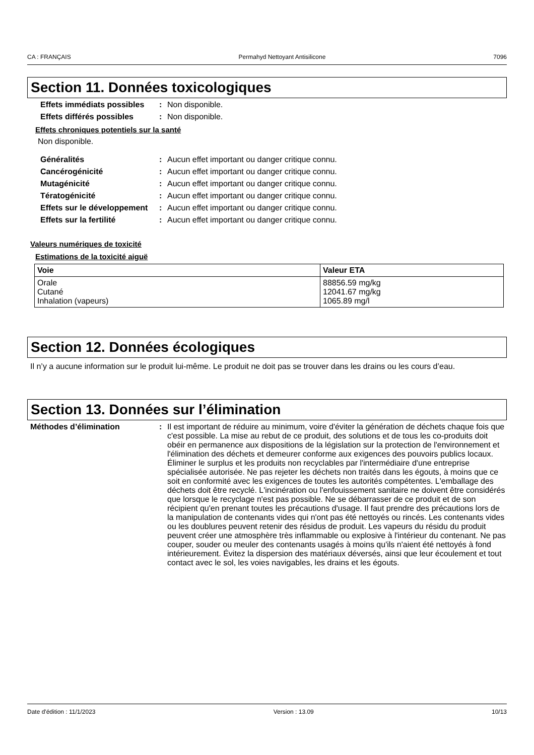CA : FRANÇAIS Permahyd Nettoyant Antisilicone 7096
Section 11. Données toxicologiques
Effets immédiats possibles
: Non disponible.
Effets différés possibles
: Non disponible.
Effets chroniques potentiels sur la santé
Non disponible.
Généralités : Aucun effet important ou danger critique connu.
Cancérogénicité : Aucun effet important ou danger critique connu.
Mutagénicité : Aucun effet important ou danger critique connu.
Tératogénicité : Aucun effet important ou danger critique connu.
Effets sur le développement
: Aucun effet important ou danger critique connu.
Effets sur la fertilité : Aucun effet important ou danger critique connu.
Valeurs numériques de toxicité
Estimations de la toxicité aiguë
| Voie | Valeur ETA |
| --- | --- |
| Orale Cutané Inhalation (vapeurs) | 88856.59 mg/kg 12041.67 mg/kg 1065.89 mg/l |
Section 12. Données écologiques
Il n’y a aucune information sur le produit lui-même. Le produit ne doit pas se trouver dans les drains ou les cours d’eau.
Section 13. Données sur l’élimination
Méthodes d’élimination : Il est important de réduire au minimum, voire d'éviter la génération de déchets chaque fois que c'est possible. La mise au rebut de ce produit, des solutions et de tous les co-produits doit obéir en permanence aux dispositions de la législation sur la protection de l'environnement et l'élimination des déchets et demeurer conforme aux exigences des pouvoirs publics locaux. Éliminer le surplus et les produits non recyclables par l'intermédiaire d'une entreprise spécialisée autorisée. Ne pas rejeter les déchets non traités dans les égouts, à moins que ce soit en conformité avec les exigences de toutes les autorités compétentes. L'emballage des déchets doit être recyclé. L'incinération ou l'enfouissement sanitaire ne doivent être considérés que lorsque le recyclage n'est pas possible. Ne se débarrasser de ce produit et de son récipient qu'en prenant toutes les précautions d'usage. Il faut prendre des précautions lors de la manipulation de contenants vides qui n'ont pas été nettoyés ou rincés. Les contenants vides ou les doublures peuvent retenir des résidus de produit. Les vapeurs du résidu du produit peuvent créer une atmosphère très inflammable ou explosive à l'intérieur du contenant. Ne pas couper, souder ou meuler des contenants usagés à moins qu'ils n'aient été nettoyés à fond intérieurement. Évitez la dispersion des matériaux déversés, ainsi que leur écoulement et tout contact avec le sol, les voies navigables, les drains et les égouts.
Date d'édition : 11/1/2023 Version : 13.09 10/13